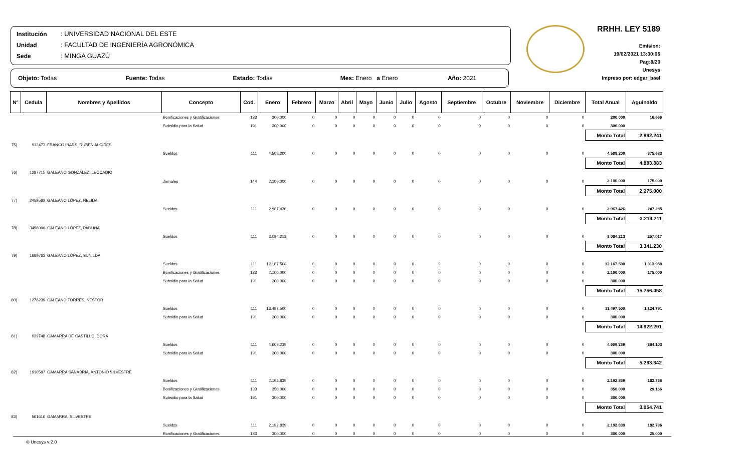Institución: UNIVERSIDAD NACIONAL DEL ESTE
Unidad: FACULTAD DE INGENIERÍA AGRONÓMICA
Sede: MINGA GUAZÚ
Objeto: Todas Fuente: Todas Estado: Todas Mes: Enero a Enero Año: 2021
RRHH. LEY 5189
Emision:
19/02/2021 13:30:06
Pag:8/20
Unesys
Impreso por: edgar_bael
| Nº | Cedula | Nombres y Apellidos | Concepto | Cod. | Enero | Febrero | Marzo | Abril | Mayo | Junio | Julio | Agosto | Septiembre | Octubre | Noviembre | Diciembre | Total Anual | Aguinaldo |
| --- | --- | --- | --- | --- | --- | --- | --- | --- | --- | --- | --- | --- | --- | --- | --- | --- | --- | --- |
| | | | Bonificaciones y Gratificaciones | 133 | 200.000 | 0 | 0 | 0 | 0 | 0 | 0 | 0 | 0 | 0 | 0 | 0 | 200.000 | 16.666 |
| | | | Subsidio para la Salud | 191 | 300.000 | 0 | 0 | 0 | 0 | 0 | 0 | 0 | 0 | 0 | 0 | 0 | 300.000 | |
| | | | | | | | | | | | | | | | | | Monto Total | 2.892.241 |
| 75) | 912473 | FRANCO IBARS, RUBEN ALCIDES | | | | | | | | | | | | | | | | |
| | | | Sueldos | 111 | 4.508.200 | 0 | 0 | 0 | 0 | 0 | 0 | 0 | 0 | 0 | 0 | 0 | 4.508.200 | 375.683 |
| | | | | | | | | | | | | | | | | | Monto Total | 4.883.883 |
| 76) | 1287715 | GALEANO GONZALEZ, LEOCADIO | | | | | | | | | | | | | | | | |
| | | | Jornales | 144 | 2.100.000 | 0 | 0 | 0 | 0 | 0 | 0 | 0 | 0 | 0 | 0 | 0 | 2.100.000 | 175.000 |
| | | | | | | | | | | | | | | | | | Monto Total | 2.275.000 |
| 77) | 2459583 | GALEANO LÓPEZ, NELIDA | | | | | | | | | | | | | | | | |
| | | | Sueldos | 111 | 2.967.426 | 0 | 0 | 0 | 0 | 0 | 0 | 0 | 0 | 0 | 0 | 0 | 2.967.426 | 247.285 |
| | | | | | | | | | | | | | | | | | Monto Total | 3.214.711 |
| 78) | 3498090 | GALEANO LÓPEZ, PABLINA | | | | | | | | | | | | | | | | |
| | | | Sueldos | 111 | 3.084.213 | 0 | 0 | 0 | 0 | 0 | 0 | 0 | 0 | 0 | 0 | 0 | 3.084.213 | 257.017 |
| | | | | | | | | | | | | | | | | | Monto Total | 3.341.230 |
| 79) | 1689763 | GALEANO LÓPEZ, SUNILDA | | | | | | | | | | | | | | | | |
| | | | Sueldos | 111 | 12.167.500 | 0 | 0 | 0 | 0 | 0 | 0 | 0 | 0 | 0 | 0 | 0 | 12.167.500 | 1.013.958 |
| | | | Bonificaciones y Gratificaciones | 133 | 2.100.000 | 0 | 0 | 0 | 0 | 0 | 0 | 0 | 0 | 0 | 0 | 0 | 2.100.000 | 175.000 |
| | | | Subsidio para la Salud | 191 | 300.000 | 0 | 0 | 0 | 0 | 0 | 0 | 0 | 0 | 0 | 0 | 0 | 300.000 | |
| | | | | | | | | | | | | | | | | | Monto Total | 15.756.458 |
| 80) | 1278239 | GALEANO TORRES, NESTOR | | | | | | | | | | | | | | | | |
| | | | Sueldos | 111 | 13.497.500 | 0 | 0 | 0 | 0 | 0 | 0 | 0 | 0 | 0 | 0 | 0 | 13.497.500 | 1.124.791 |
| | | | Subsidio para la Salud | 191 | 300.000 | 0 | 0 | 0 | 0 | 0 | 0 | 0 | 0 | 0 | 0 | 0 | 300.000 | |
| | | | | | | | | | | | | | | | | | Monto Total | 14.922.291 |
| 81) | 939748 | GAMARRA DE CASTILLO, DORA | | | | | | | | | | | | | | | | |
| | | | Sueldos | 111 | 4.609.239 | 0 | 0 | 0 | 0 | 0 | 0 | 0 | 0 | 0 | 0 | 0 | 4.609.239 | 384.103 |
| | | | Subsidio para la Salud | 191 | 300.000 | 0 | 0 | 0 | 0 | 0 | 0 | 0 | 0 | 0 | 0 | 0 | 300.000 | |
| | | | | | | | | | | | | | | | | | Monto Total | 5.293.342 |
| 82) | 1910507 | GAMARRA SANABRIA, ANTONIO SILVESTRE | | | | | | | | | | | | | | | | |
| | | | Sueldos | 111 | 2.192.839 | 0 | 0 | 0 | 0 | 0 | 0 | 0 | 0 | 0 | 0 | 0 | 2.192.839 | 182.736 |
| | | | Bonificaciones y Gratificaciones | 133 | 350.000 | 0 | 0 | 0 | 0 | 0 | 0 | 0 | 0 | 0 | 0 | 0 | 350.000 | 29.166 |
| | | | Subsidio para la Salud | 191 | 300.000 | 0 | 0 | 0 | 0 | 0 | 0 | 0 | 0 | 0 | 0 | 0 | 300.000 | |
| | | | | | | | | | | | | | | | | | Monto Total | 3.054.741 |
| 83) | 561616 | GAMARRA, SILVESTRE | | | | | | | | | | | | | | | | |
| | | | Sueldos | 111 | 2.192.839 | 0 | 0 | 0 | 0 | 0 | 0 | 0 | 0 | 0 | 0 | 0 | 2.192.839 | 182.736 |
| | | | Bonificaciones y Gratificaciones | 133 | 300.000 | 0 | 0 | 0 | 0 | 0 | 0 | 0 | 0 | 0 | 0 | 0 | 300.000 | 25.000 |
© Unesys v:2.0